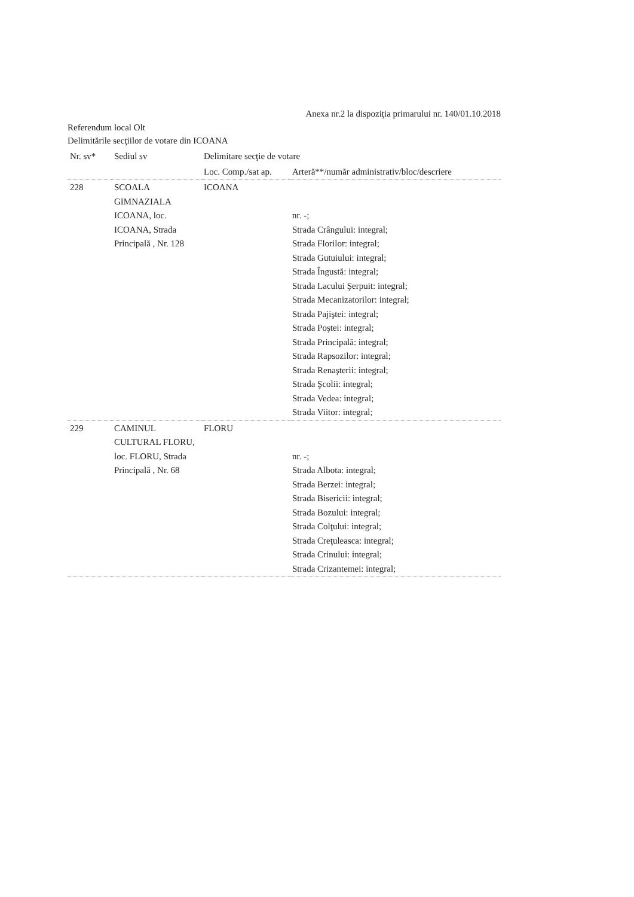Anexa nr.2 la dispoziţia primarului nr. 140/01.10.2018
Referendum local Olt
Delimitările secţiilor de votare din ICOANA
| Nr. sv* | Sediul sv | Delimitare secţie de votare | |
| --- | --- | --- | --- |
| | | Loc. Comp./sat ap. | Arteră**/număr administrativ/bloc/descriere |
| 228 | SCOALA GIMNAZIALA ICOANA, loc. ICOANA, Strada Principală , Nr. 128 | ICOANA | nr. -; Strada Crângului: integral; Strada Florilor: integral; Strada Gutuiului: integral; Strada Îngustă: integral; Strada Lacului Şerpuit: integral; Strada Mecanizatorilor: integral; Strada Pajiştei: integral; Strada Poştei: integral; Strada Principală: integral; Strada Rapsozilor: integral; Strada Renaşterii: integral; Strada Şcolii: integral; Strada Vedea: integral; Strada Viitor: integral; |
| 229 | CAMINUL CULTURAL FLORU, loc. FLORU, Strada Principală , Nr. 68 | FLORU | nr. -; Strada Albota: integral; Strada Berzei: integral; Strada Bisericii: integral; Strada Bozului: integral; Strada Colţului: integral; Strada Creţuleasca: integral; Strada Crinului: integral; Strada Crizantemei: integral; |